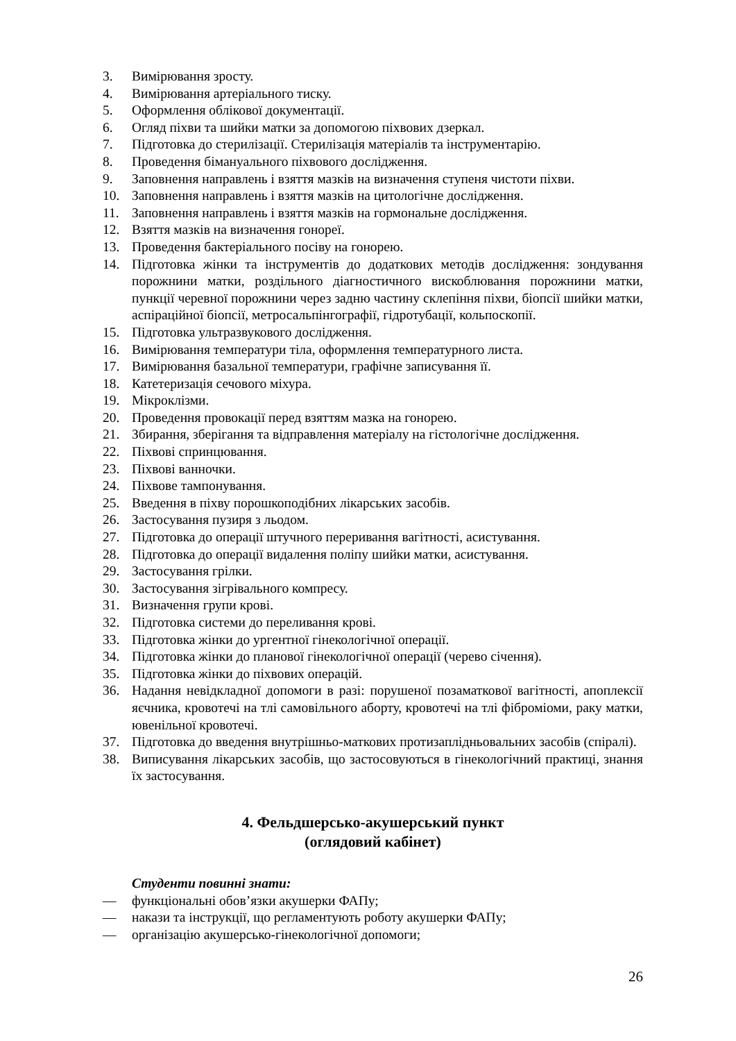3. Вимірювання зросту.
4. Вимірювання артеріального тиску.
5. Оформлення облікової документації.
6. Огляд піхви та шийки матки за допомогою піхвових дзеркал.
7. Підготовка до стерилізації. Стерилізація матеріалів та інструментарію.
8. Проведення бімануального піхвового дослідження.
9. Заповнення направлень і взяття мазків на визначення ступеня чистоти піхви.
10. Заповнення направлень і взяття мазків на цитологічне дослідження.
11. Заповнення направлень і взяття мазків на гормональне дослідження.
12. Взяття мазків на визначення гонореї.
13. Проведення бактеріального посіву на гонорею.
14. Підготовка жінки та інструментів до додаткових методів дослідження: зондування порожнини матки, роздільного діагностичного вискоблювання порожнини матки, пункції черевної порожнини через задню частину склепіння піхви, біопсії шийки матки, аспіраційної біопсії, метросальпінгографії, гідротубації, кольпоскопії.
15. Підготовка ультразвукового дослідження.
16. Вимірювання температури тіла, оформлення температурного листа.
17. Вимірювання базальної температури, графічне записування її.
18. Катетеризація сечового міхура.
19. Мікроклізми.
20. Проведення провокації перед взяттям мазка на гонорею.
21. Збирання, зберігання та відправлення матеріалу на гістологічне дослідження.
22. Піхвові спринцювання.
23. Піхвові ванночки.
24. Піхвове тампонування.
25. Введення в піхву порошкоподібних лікарських засобів.
26. Застосування пузиря з льодом.
27. Підготовка до операції штучного переривання вагітності, асистування.
28. Підготовка до операції видалення поліпу шийки матки, асистування.
29. Застосування грілки.
30. Застосування зігрівального компресу.
31. Визначення групи крові.
32. Підготовка системи до переливання крові.
33. Підготовка жінки до ургентної гінекологічної операції.
34. Підготовка жінки до планової гінекологічної операції (черево січення).
35. Підготовка жінки до піхвових операцій.
36. Надання невідкладної допомоги в разі: порушеної позаматкової вагітності, апоплексії яєчника, кровотечі на тлі самовільного аборту, кровотечі на тлі фіброміоми, раку матки, ювенільної кровотечі.
37. Підготовка до введення внутрішньо-маткових протизаплідньовальних засобів (спіралі).
38. Виписування лікарських засобів, що застосовуються в гінекологічний практиці, знання їх застосування.
4. Фельдшерсько-акушерський пункт
(оглядовий кабінет)
Студенти повинні знати:
— функціональні обов’язки акушерки ФАПу;
— накази та інструкції, що регламентують роботу акушерки ФАПу;
— організацію акушерсько-гінекологічної допомоги;
26